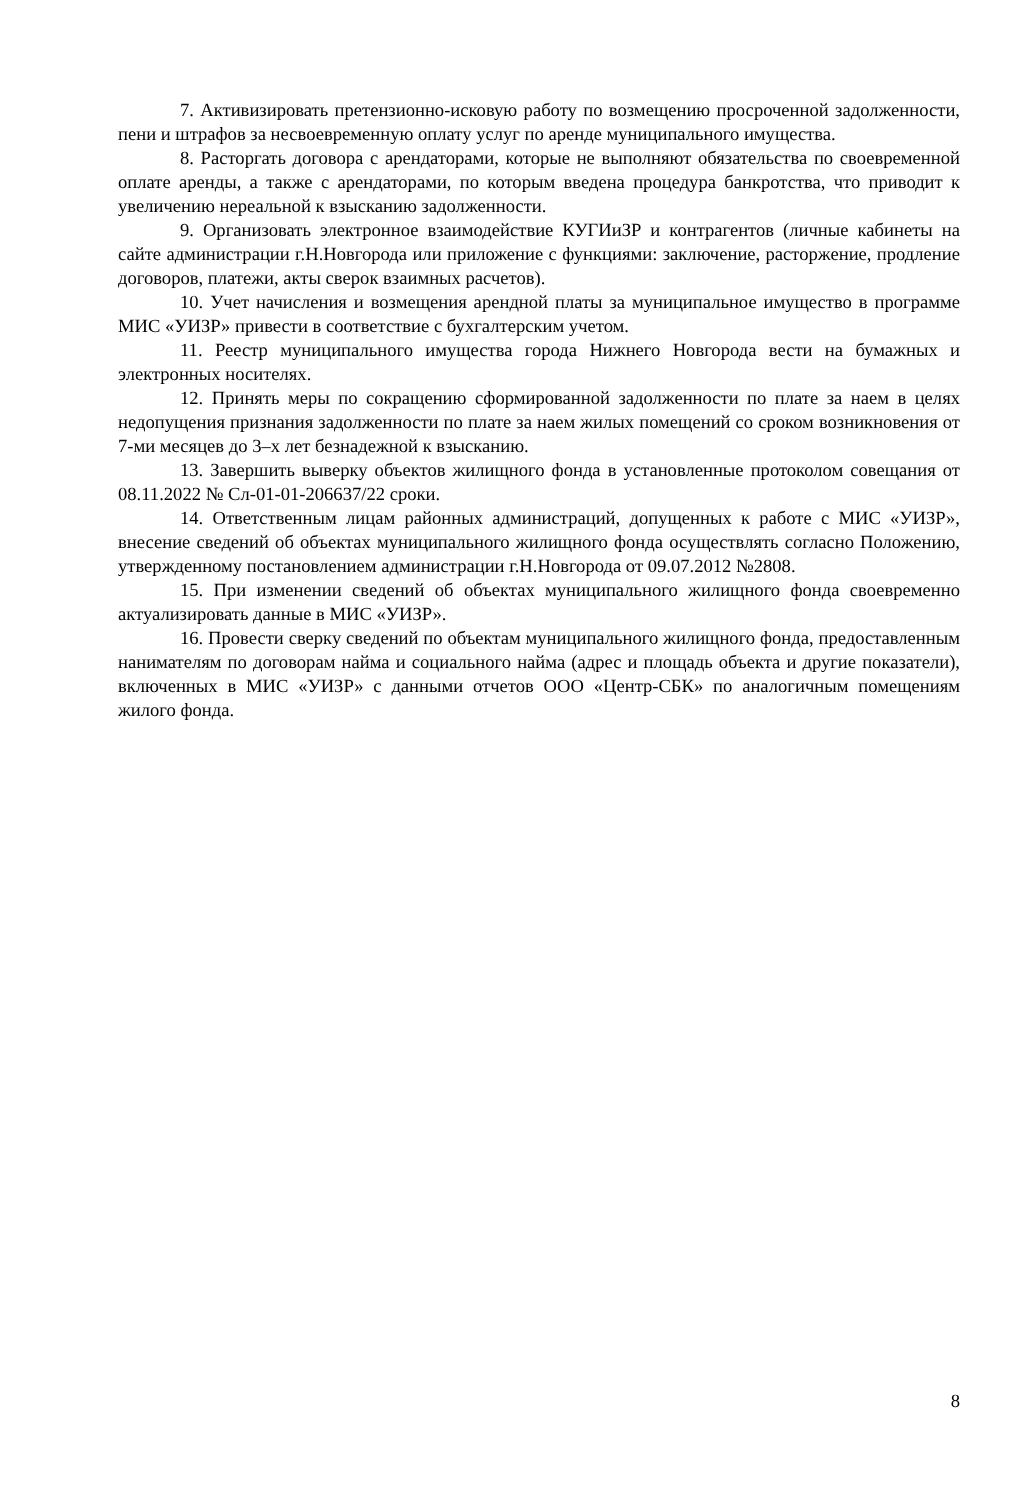7. Активизировать претензионно-исковую работу по возмещению просроченной задолженности, пени и штрафов за несвоевременную оплату услуг по аренде муниципального имущества.
8. Расторгать договора с арендаторами, которые не выполняют обязательства по своевременной оплате аренды, а также с арендаторами, по которым введена процедура банкротства, что приводит к увеличению нереальной к взысканию задолженности.
9. Организовать электронное взаимодействие КУГИиЗР и контрагентов (личные кабинеты на сайте администрации г.Н.Новгорода или приложение с функциями: заключение, расторжение, продление договоров, платежи, акты сверок взаимных расчетов).
10. Учет начисления и возмещения арендной платы за муниципальное имущество в программе МИС «УИЗР» привести в соответствие с бухгалтерским учетом.
11. Реестр муниципального имущества города Нижнего Новгорода вести на бумажных и электронных носителях.
12. Принять меры по сокращению сформированной задолженности по плате за наем в целях недопущения признания задолженности по плате за наем жилых помещений со сроком возникновения от 7-ми месяцев до 3–х лет безнадежной к взысканию.
13. Завершить выверку объектов жилищного фонда в установленные протоколом совещания от 08.11.2022 № Сл-01-01-206637/22 сроки.
14. Ответственным лицам районных администраций, допущенных к работе с МИС «УИЗР», внесение сведений об объектах муниципального жилищного фонда осуществлять согласно Положению, утвержденному постановлением администрации г.Н.Новгорода от 09.07.2012 №2808.
15. При изменении сведений об объектах муниципального жилищного фонда своевременно актуализировать данные в МИС «УИЗР».
16. Провести сверку сведений по объектам муниципального жилищного фонда, предоставленным нанимателям по договорам найма и социального найма (адрес и площадь объекта и другие показатели), включенных в МИС «УИЗР» с данными отчетов ООО «Центр-СБК» по аналогичным помещениям жилого фонда.
8